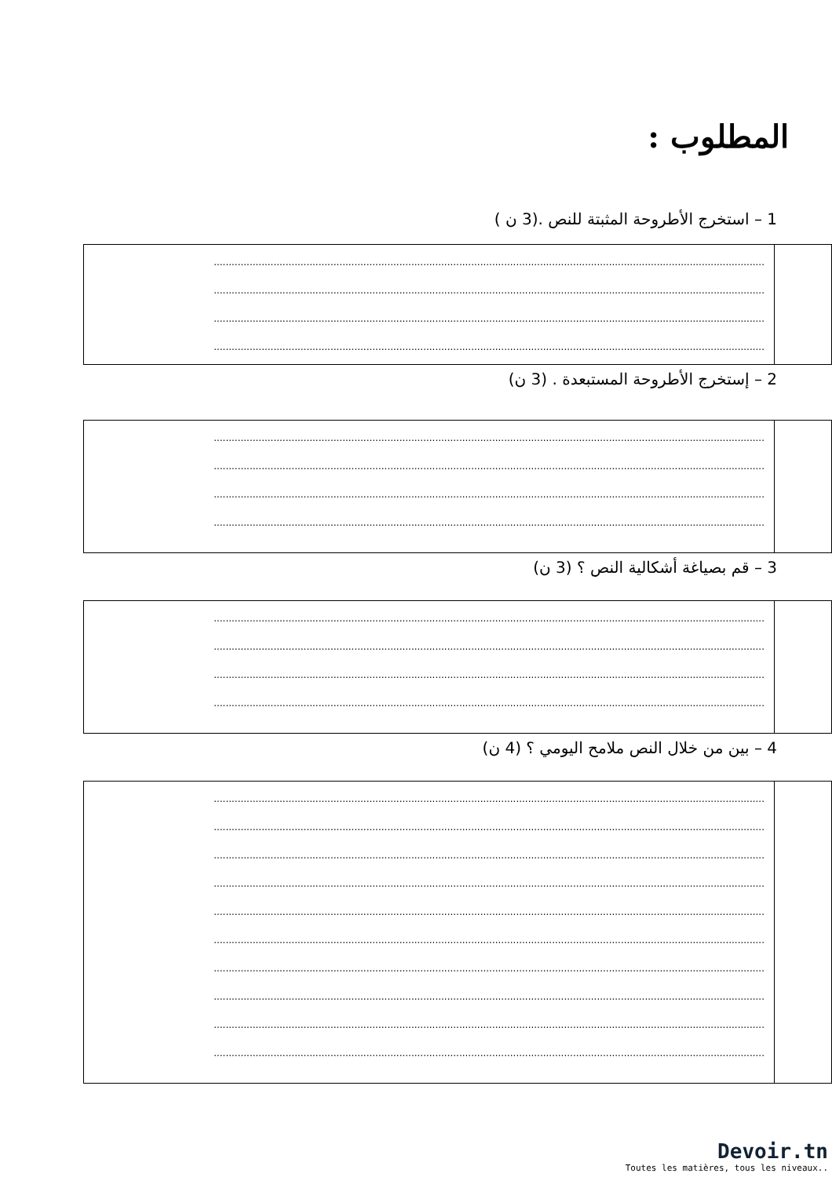المطلوب :
1 – استخرج الأطروحة المثبتة للنص .(3 ن )
| | ........................................................................................................................................................................................ ........................................................................................................................................................................................ ........................................................................................................................................................................................ ........................................................................................................................................................................................ |
2 – إستخرج الأطروحة المستبعدة . (3 ن)
| | ........................................................................................................................................................................................ ........................................................................................................................................................................................ ........................................................................................................................................................................................ ........................................................................................................................................................................................ |
3 – قم بصياغة أشكالية النص ؟ (3 ن)
| | ........................................................................................................................................................................................ ........................................................................................................................................................................................ ........................................................................................................................................................................................ ........................................................................................................................................................................................ |
4 – بين من خلال النص ملامح اليومي ؟ (4 ن)
| | ........................................................................................................................................................................................ ........................................................................................................................................................................................ ........................................................................................................................................................................................ ........................................................................................................................................................................................ ........................................................................................................................................................................................ ........................................................................................................................................................................................ ........................................................................................................................................................................................ ........................................................................................................................................................................................ ........................................................................................................................................................................................ ........................................................................................................................................................................................ |
Devoir.tn
Toutes les matières, tous les niveaux..